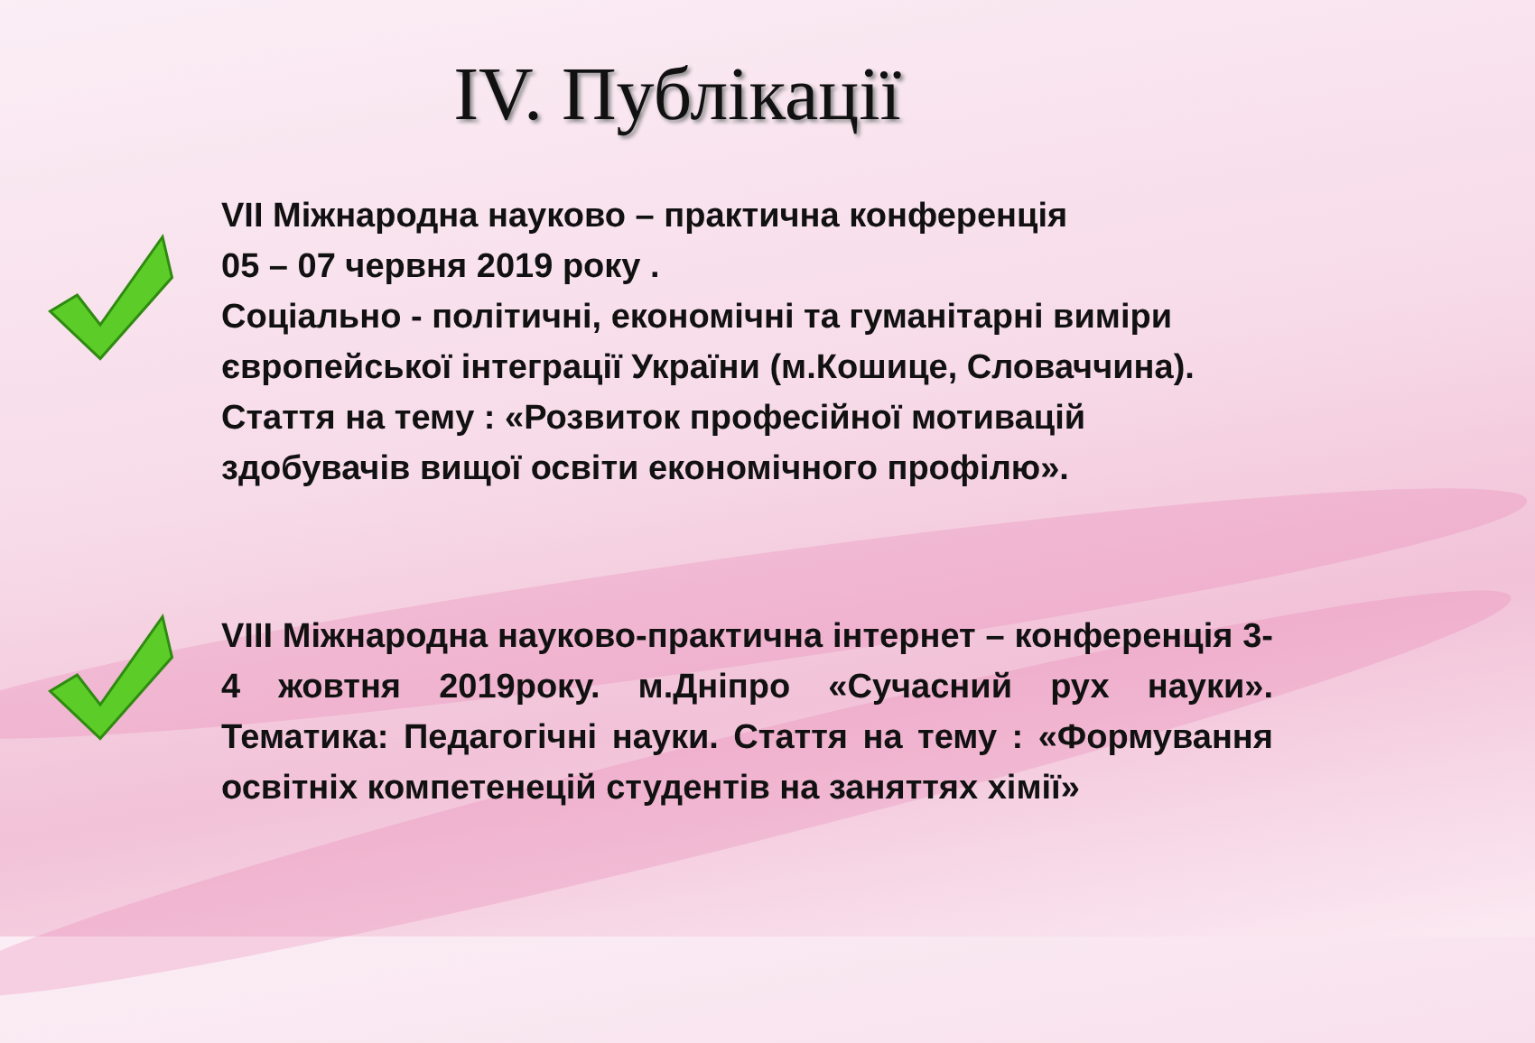IV. Публікації
VII Міжнародна науково – практична конференція
05 – 07 червня 2019 року .
Соціально - політичні, економічні та гуманітарні виміри європейської інтеграції України (м.Кошице, Словаччина).
Стаття на темy : «Розвиток професійної мотивацій здобувачів вищої освіти економічного профілю».
VIII Міжнародна науково-практична інтернет – конференція 3-4 жовтня 2019року. м.Дніпро «Сучасний рух науки». Тематика: Педагогічні науки. Стаття на тему : «Формування освітніх компетенецій студентів на заняттях хімії»